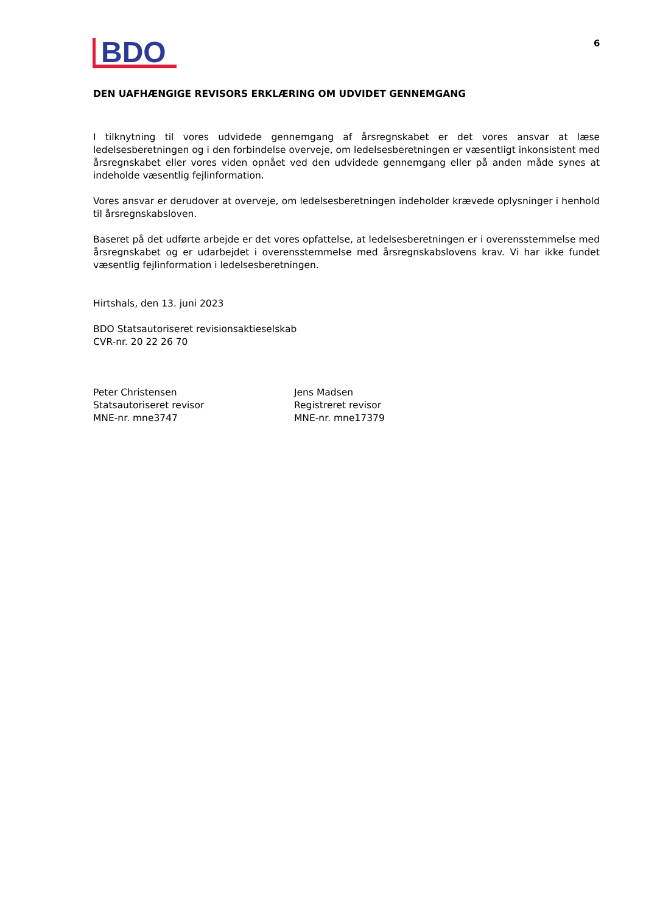BDO
6
DEN UAFHÆNGIGE REVISORS ERKLÆRING OM UDVIDET GENNEMGANG
I tilknytning til vores udvidede gennemgang af årsregnskabet er det vores ansvar at læse ledelsesberetningen og i den forbindelse overveje, om ledelsesberetningen er væsentligt inkonsistent med årsregnskabet eller vores viden opnået ved den udvidede gennemgang eller på anden måde synes at indeholde væsentlig fejlinformation.
Vores ansvar er derudover at overveje, om ledelsesberetningen indeholder krævede oplysninger i henhold til årsregnskabsloven.
Baseret på det udførte arbejde er det vores opfattelse, at ledelsesberetningen er i overensstemmelse med årsregnskabet og er udarbejdet i overensstemmelse med årsregnskabslovens krav. Vi har ikke fundet væsentlig fejlinformation i ledelsesberetningen.
Hirtshals, den 13. juni 2023
BDO Statsautoriseret revisionsaktieselskab
CVR-nr. 20 22 26 70
Peter Christensen
Statsautoriseret revisor
MNE-nr. mne3747
Jens Madsen
Registreret revisor
MNE-nr. mne17379